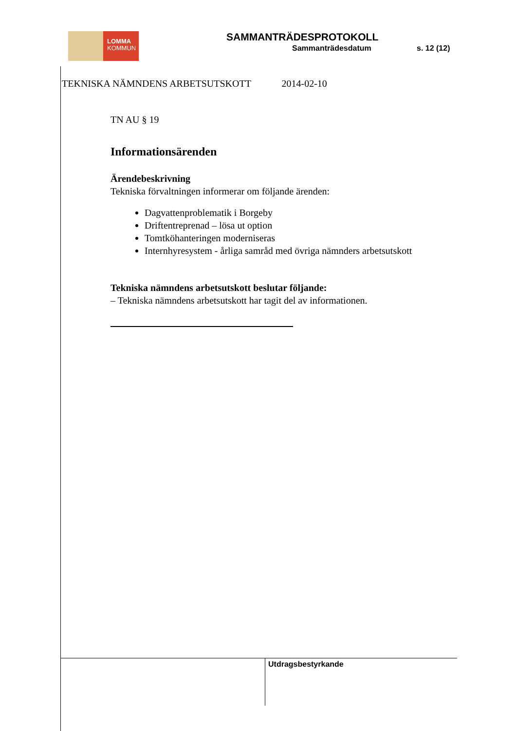LOMMA
KOMMUN
SAMMANTRÄDESPROTOKOLL
Sammanträdesdatum s. 12 (12)
TEKNISKA NÄMNDENS ARBETSUTSKOTT 2014-02-10
TN AU § 19
Informationsärenden
Ärendebeskrivning
Tekniska förvaltningen informerar om följande ärenden:
Dagvattenproblematik i Borgeby
Driftentreprenad – lösa ut option
Tomtköhanteringen moderniseras
Internhyresystem - årliga samråd med övriga nämnders arbetsutskott
Tekniska nämndens arbetsutskott beslutar följande:
– Tekniska nämndens arbetsutskott har tagit del av informationen.
Utdragsbestyrkande